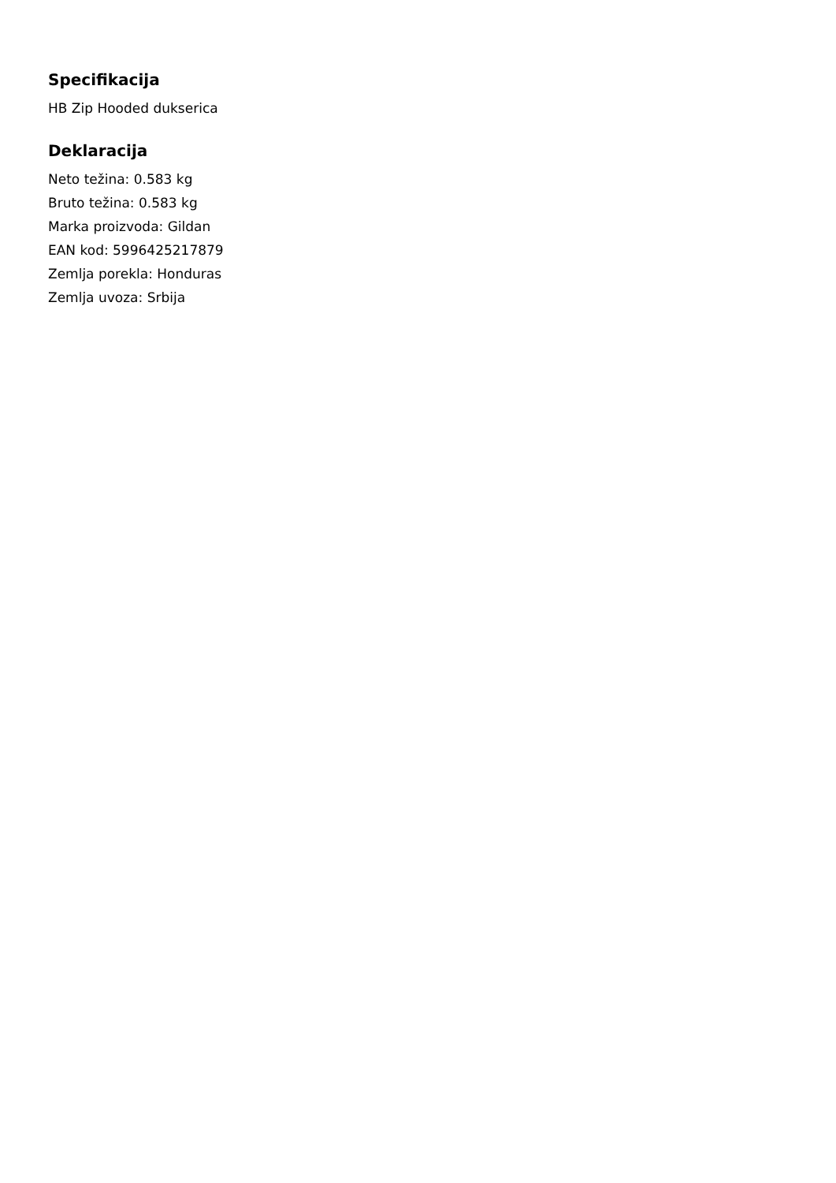Specifikacija
HB Zip Hooded dukserica
Deklaracija
Neto težina: 0.583 kg
Bruto težina: 0.583 kg
Marka proizvoda: Gildan
EAN kod: 5996425217879
Zemlja porekla: Honduras
Zemlja uvoza: Srbija